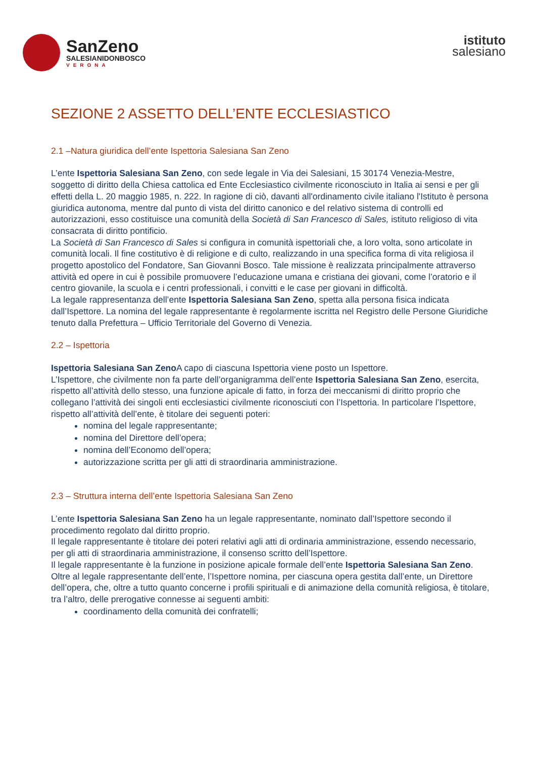SanZeno
SALESIANIDONBOSCO
VERONA
istituto
salesiano
SEZIONE 2 ASSETTO DELL’ENTE ECCLESIASTICO
2.1 –Natura giuridica dell’ente Ispettoria Salesiana San Zeno
L’ente Ispettoria Salesiana San Zeno, con sede legale in Via dei Salesiani, 15 30174 Venezia-Mestre, soggetto di diritto della Chiesa cattolica ed Ente Ecclesiastico civilmente riconosciuto in Italia ai sensi e per gli effetti della L. 20 maggio 1985, n. 222. In ragione di ciò, davanti all'ordinamento civile italiano l'Istituto è persona giuridica autonoma, mentre dal punto di vista del diritto canonico e del relativo sistema di controlli ed autorizzazioni, esso costituisce una comunità della Società di San Francesco di Sales, istituto religioso di vita consacrata di diritto pontificio.
La Società di San Francesco di Sales si configura in comunità ispettoriali che, a loro volta, sono articolate in comunità locali. Il fine costitutivo è di religione e di culto, realizzando in una specifica forma di vita religiosa il progetto apostolico del Fondatore, San Giovanni Bosco. Tale missione è realizzata principalmente attraverso attività ed opere in cui è possibile promuovere l’educazione umana e cristiana dei giovani, come l’oratorio e il centro giovanile, la scuola e i centri professionali, i convitti e le case per giovani in difficoltà.
La legale rappresentanza dell’ente Ispettoria Salesiana San Zeno, spetta alla persona fisica indicata dall’Ispettore. La nomina del legale rappresentante è regolarmente iscritta nel Registro delle Persone Giuridiche tenuto dalla Prefettura – Ufficio Territoriale del Governo di Venezia.
2.2 – Ispettoria
Ispettoria Salesiana San Zeno A capo di ciascuna Ispettoria viene posto un Ispettore.
L’Ispettore, che civilmente non fa parte dell’organigramma dell’ente Ispettoria Salesiana San Zeno, esercita, rispetto all’attività dello stesso, una funzione apicale di fatto, in forza dei meccanismi di diritto proprio che collegano l’attività dei singoli enti ecclesiastici civilmente riconosciuti con l’Ispettoria. In particolare l’Ispettore, rispetto all’attività dell’ente, è titolare dei seguenti poteri:
nomina del legale rappresentante;
nomina del Direttore dell’opera;
nomina dell’Economo dell’opera;
autorizzazione scritta per gli atti di straordinaria amministrazione.
2.3 – Struttura interna dell’ente Ispettoria Salesiana San Zeno
L’ente Ispettoria Salesiana San Zeno ha un legale rappresentante, nominato dall’Ispettore secondo il procedimento regolato dal diritto proprio.
Il legale rappresentante è titolare dei poteri relativi agli atti di ordinaria amministrazione, essendo necessario, per gli atti di straordinaria amministrazione, il consenso scritto dell’Ispettore.
Il legale rappresentante è la funzione in posizione apicale formale dell’ente Ispettoria Salesiana San Zeno.
Oltre al legale rappresentante dell’ente, l’Ispettore nomina, per ciascuna opera gestita dall’ente, un Direttore dell’opera, che, oltre a tutto quanto concerne i profili spirituali e di animazione della comunità religiosa, è titolare, tra l’altro, delle prerogative connesse ai seguenti ambiti:
coordinamento della comunità dei confratelli;